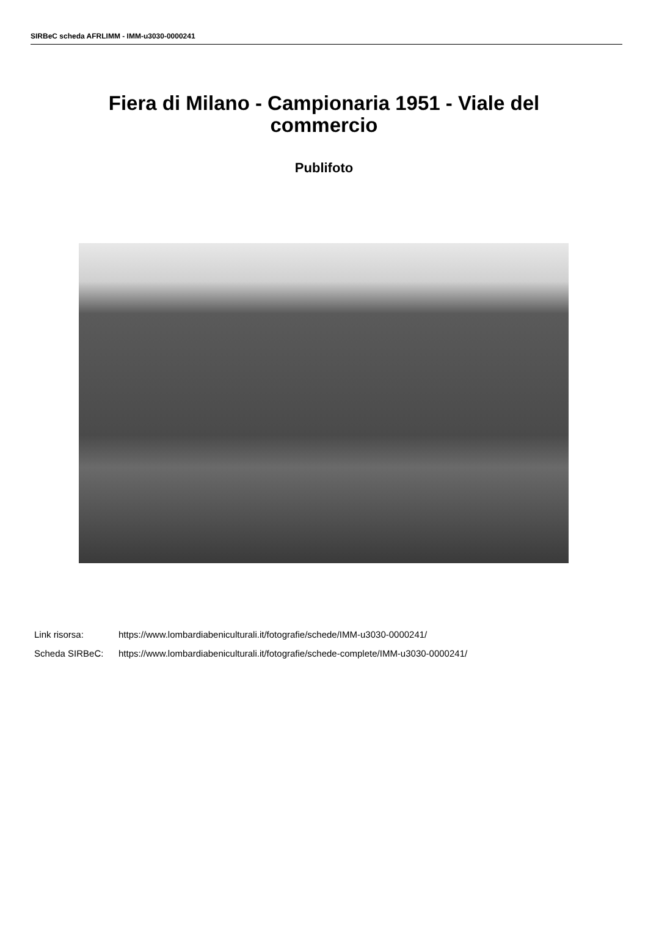SIRBeC scheda AFRLIMM - IMM-u3030-0000241
Fiera di Milano - Campionaria 1951 - Viale del commercio
Publifoto
| Link risorsa: | https://www.lombardiabeniculturali.it/fotografie/schede/IMM-u3030-0000241/ |
| Scheda SIRBeC: | https://www.lombardiabeniculturali.it/fotografie/schede-complete/IMM-u3030-0000241/ |